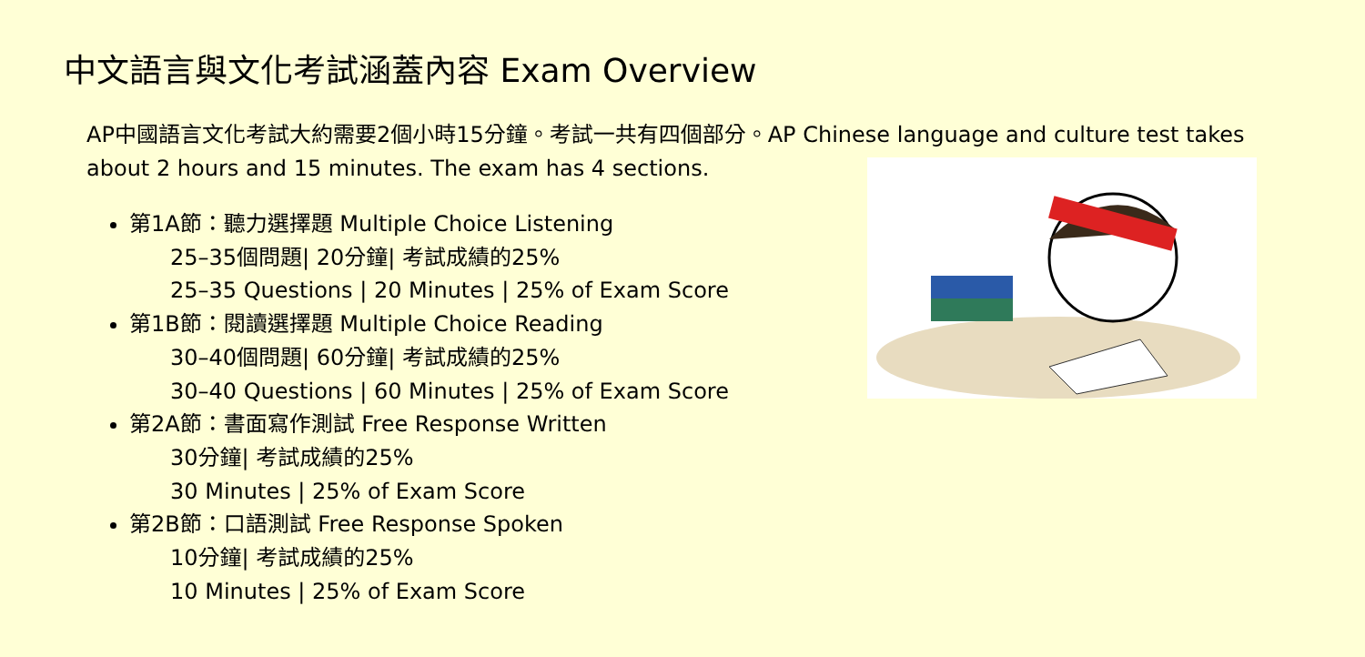中文語言與文化考試涵蓋內容 Exam Overview
AP中國語言文化考試大約需要2個小時15分鐘。考試一共有四個部分。AP Chinese language and culture test takes about 2 hours and 15 minutes. The exam has 4 sections.
第1A節：聽力選擇題 Multiple Choice Listening
25–35個問題| 20分鐘| 考試成績的25%
25–35 Questions | 20 Minutes | 25% of Exam Score
第1B節：閱讀選擇題 Multiple Choice Reading
30–40個問題| 60分鐘| 考試成績的25%
30–40 Questions | 60 Minutes | 25% of Exam Score
第2A節：書面寫作測試 Free Response Written
30分鐘| 考試成績的25%
30 Minutes | 25% of Exam Score
第2B節：口語測試 Free Response Spoken
10分鐘| 考試成績的25%
10 Minutes | 25% of Exam Score